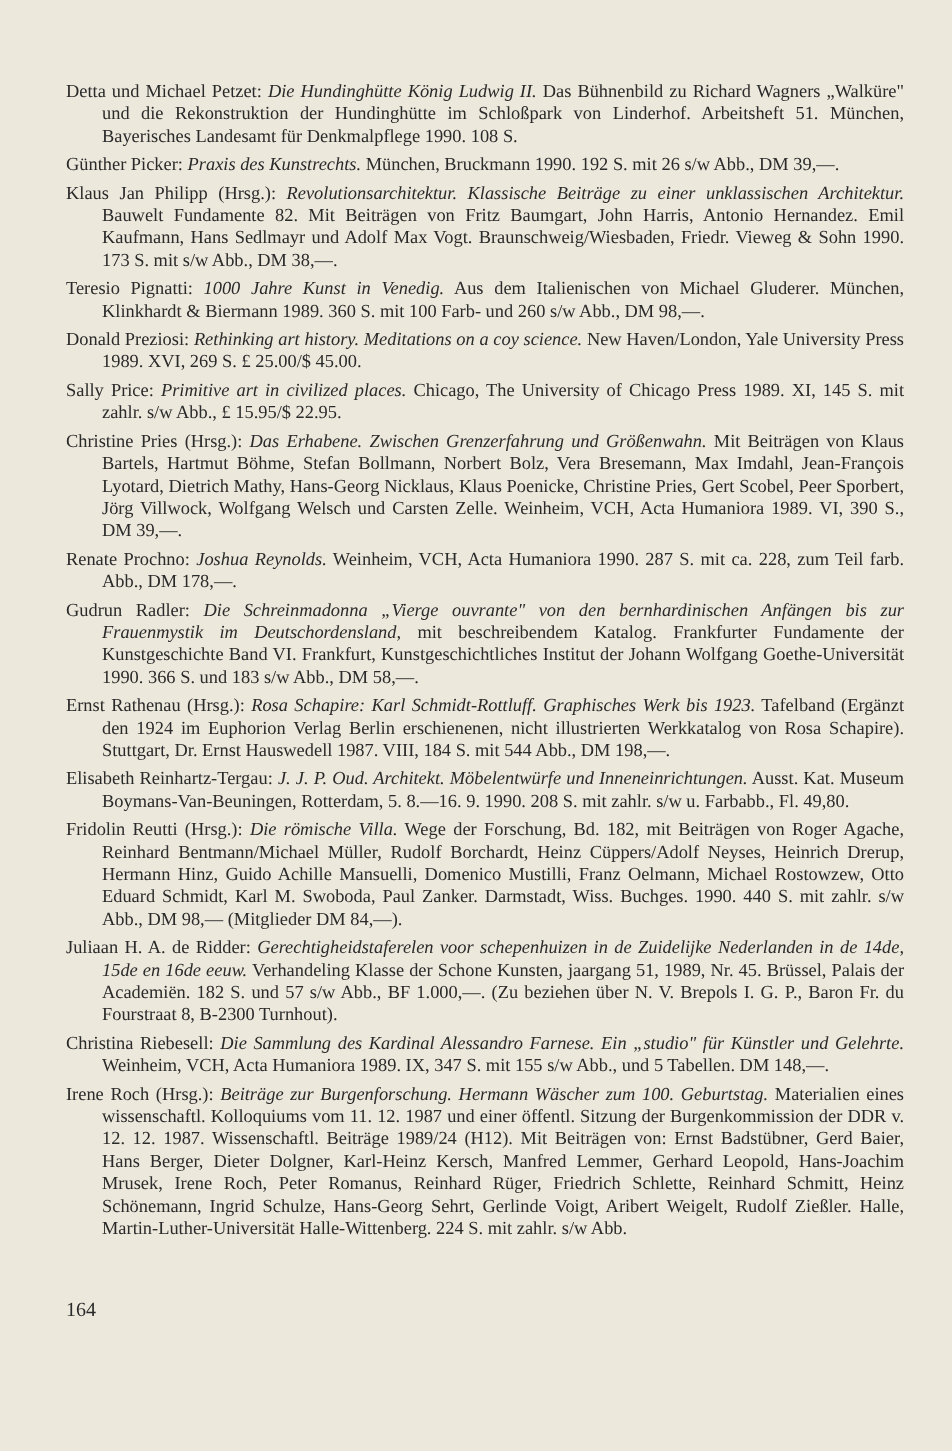Detta und Michael Petzet: Die Hundinghütte König Ludwig II. Das Bühnenbild zu Richard Wagners „Walküre" und die Rekonstruktion der Hundinghütte im Schloßpark von Linderhof. Arbeitsheft 51. München, Bayerisches Landesamt für Denkmalpflege 1990. 108 S.
Günther Picker: Praxis des Kunstrechts. München, Bruckmann 1990. 192 S. mit 26 s/w Abb., DM 39,—.
Klaus Jan Philipp (Hrsg.): Revolutionsarchitektur. Klassische Beiträge zu einer unklassischen Architektur. Bauwelt Fundamente 82. Mit Beiträgen von Fritz Baumgart, John Harris, Antonio Hernandez. Emil Kaufmann, Hans Sedlmayr und Adolf Max Vogt. Braunschweig/Wiesbaden, Friedr. Vieweg & Sohn 1990. 173 S. mit s/w Abb., DM 38,—.
Teresio Pignatti: 1000 Jahre Kunst in Venedig. Aus dem Italienischen von Michael Gluderer. München, Klinkhardt & Biermann 1989. 360 S. mit 100 Farb- und 260 s/w Abb., DM 98,—.
Donald Preziosi: Rethinking art history. Meditations on a coy science. New Haven/London, Yale University Press 1989. XVI, 269 S. £ 25.00/$ 45.00.
Sally Price: Primitive art in civilized places. Chicago, The University of Chicago Press 1989. XI, 145 S. mit zahlr. s/w Abb., £ 15.95/$ 22.95.
Christine Pries (Hrsg.): Das Erhabene. Zwischen Grenzerfahrung und Größenwahn. Mit Beiträgen von Klaus Bartels, Hartmut Böhme, Stefan Bollmann, Norbert Bolz, Vera Bresemann, Max Imdahl, Jean-François Lyotard, Dietrich Mathy, Hans-Georg Nicklaus, Klaus Poenicke, Christine Pries, Gert Scobel, Peer Sporbert, Jörg Villwock, Wolfgang Welsch und Carsten Zelle. Weinheim, VCH, Acta Humaniora 1989. VI, 390 S., DM 39,—.
Renate Prochno: Joshua Reynolds. Weinheim, VCH, Acta Humaniora 1990. 287 S. mit ca. 228, zum Teil farb. Abb., DM 178,—.
Gudrun Radler: Die Schreinmadonna „Vierge ouvrante" von den bernhardinischen Anfängen bis zur Frauenmystik im Deutschordensland, mit beschreibendem Katalog. Frankfurter Fundamente der Kunstgeschichte Band VI. Frankfurt, Kunstgeschichtliches Institut der Johann Wolfgang Goethe-Universität 1990. 366 S. und 183 s/w Abb., DM 58,—.
Ernst Rathenau (Hrsg.): Rosa Schapire: Karl Schmidt-Rottluff. Graphisches Werk bis 1923. Tafelband (Ergänzt den 1924 im Euphorion Verlag Berlin erschienenen, nicht illustrierten Werkkatalog von Rosa Schapire). Stuttgart, Dr. Ernst Hauswedell 1987. VIII, 184 S. mit 544 Abb., DM 198,—.
Elisabeth Reinhartz-Tergau: J. J. P. Oud. Architekt. Möbelentwürfe und Inneneinrichtungen. Ausst. Kat. Museum Boymans-Van-Beuningen, Rotterdam, 5. 8.—16. 9. 1990. 208 S. mit zahlr. s/w u. Farbabb., Fl. 49,80.
Fridolin Reutti (Hrsg.): Die römische Villa. Wege der Forschung, Bd. 182, mit Beiträgen von Roger Agache, Reinhard Bentmann/Michael Müller, Rudolf Borchardt, Heinz Cüppers/Adolf Neyses, Heinrich Drerup, Hermann Hinz, Guido Achille Mansuelli, Domenico Mustilli, Franz Oelmann, Michael Rostowzew, Otto Eduard Schmidt, Karl M. Swoboda, Paul Zanker. Darmstadt, Wiss. Buchges. 1990. 440 S. mit zahlr. s/w Abb., DM 98,— (Mitglieder DM 84,—).
Juliaan H. A. de Ridder: Gerechtigheidstaferelen voor schepenhuizen in de Zuidelijke Nederlanden in de 14de, 15de en 16de eeuw. Verhandeling Klasse der Schone Kunsten, jaargang 51, 1989, Nr. 45. Brüssel, Palais der Academiën. 182 S. und 57 s/w Abb., BF 1.000,—. (Zu beziehen über N. V. Brepols I. G. P., Baron Fr. du Fourstraat 8, B-2300 Turnhout).
Christina Riebesell: Die Sammlung des Kardinal Alessandro Farnese. Ein „studio" für Künstler und Gelehrte. Weinheim, VCH, Acta Humaniora 1989. IX, 347 S. mit 155 s/w Abb., und 5 Tabellen. DM 148,—.
Irene Roch (Hrsg.): Beiträge zur Burgenforschung. Hermann Wäscher zum 100. Geburtstag. Materialien eines wissenschaftl. Kolloquiums vom 11. 12. 1987 und einer öffentl. Sitzung der Burgenkommission der DDR v. 12. 12. 1987. Wissenschaftl. Beiträge 1989/24 (H12). Mit Beiträgen von: Ernst Badstübner, Gerd Baier, Hans Berger, Dieter Dolgner, Karl-Heinz Kersch, Manfred Lemmer, Gerhard Leopold, Hans-Joachim Mrusek, Irene Roch, Peter Romanus, Reinhard Rüger, Friedrich Schlette, Reinhard Schmitt, Heinz Schönemann, Ingrid Schulze, Hans-Georg Sehrt, Gerlinde Voigt, Aribert Weigelt, Rudolf Zießler. Halle, Martin-Luther-Universität Halle-Wittenberg. 224 S. mit zahlr. s/w Abb.
164